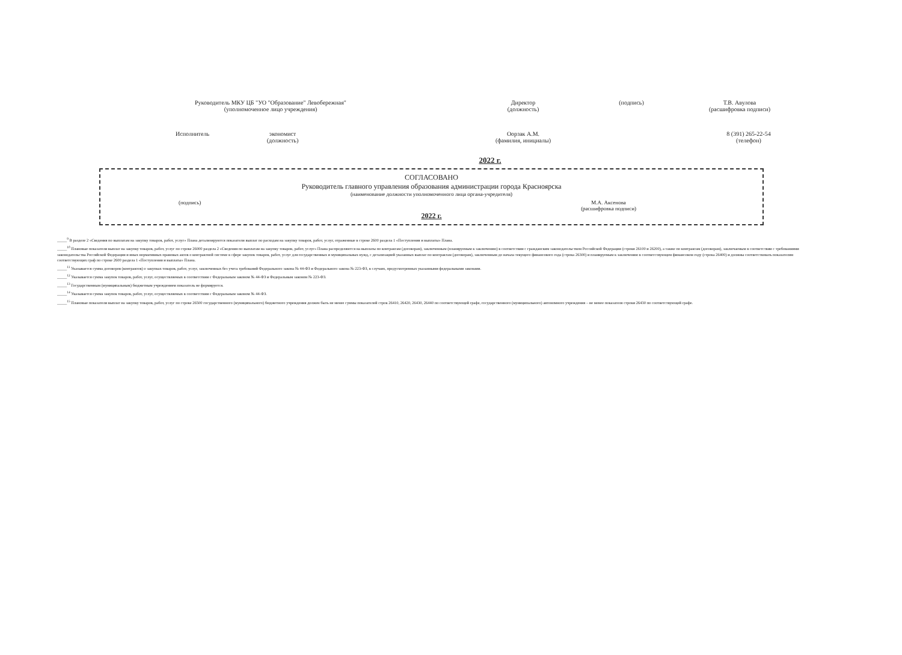Руководитель МКУ ЦБ "УО "Образование" Левобережная"
(уполномоченное лицо учреждения)
Директор
(должность)
(подпись) Т.В. Авулова
(расшифровка подписи)
Исполнитель экономист
(должность)
Оорзак А.М.
(фамилия, инициалы)
8 (391) 265-22-54
(телефон)
2022 г.
СОГЛАСОВАНО
Руководитель главного управления образования администрации города Красноярска
(наименование должности уполномоченного лица органа-учредителя)
(подпись) М.А. Аксенова
(расшифровка подписи)
2022 г.
_____<sup>9</sup> В разделе 2 «Сведения по выплатам на закупку товаров, работ, услуг» Плана детализируются показатели выплат по расходам на закупку товаров, работ, услуг, отраженные в строке 2600 раздела 1 «Поступления и выплаты» Плана.
_____<sup>10</sup> Плановые показатели выплат на закупку товаров, работ, услуг по строке 26000 раздела 2 «Сведения по выплатам на закупку товаров, работ, услуг» Плана распределяются на выплаты по контрактам (договорам), заключенным (планируемым к заключению) в соответствии с гражданским законодательством Российской Федерации (строки 26100 и 26200), а также по контрактам (договорам), заключаемым в соответствии с требованиями законодательства Российской Федерации и иных нормативных правовых актов о контрактной системе в сфере закупок товаров, работ, услуг для государственных и муниципальных нужд, с детализацией указанных выплат по контрактам (договорам), заключенным до начала текущего финансового года (строка 26300) и планируемым к заключению в соответствующем финансовом году (строка 26400) и должны соответствовать показателям соответствующих граф по строке 2600 раздела 1 «Поступления и выплаты» Плана.
_____<sup>11</sup> Указывается сумма договоров (контрактов) о закупках товаров, работ, услуг, заключенных без учета требований Федерального закона № 44-ФЗ и Федерального закона № 223-ФЗ, в случаях, предусмотренных указанными федеральными законами.
_____<sup>12</sup> Указывается сумма закупок товаров, работ, услуг, осуществляемых в соответствии с Федеральным законом № 44-ФЗ и Федеральным законом № 223-ФЗ.
_____<sup>13</sup> Государственным (муниципальным) бюджетным учреждением показатель не формируется.
_____<sup>14</sup> Указывается сумма закупок товаров, работ, услуг, осуществляемых в соответствии с Федеральным законом № 44-ФЗ.
_____<sup>15</sup> Плановые показатели выплат на закупку товаров, работ, услуг по строке 26500 государственного (муниципального) бюджетного учреждения должен быть не менее суммы показателей строк 26410, 26420, 26430, 26440 по соответствующей графе, государственного (муниципального) автономного учреждения – не менее показателя строки 26430 по соответствующей графе.